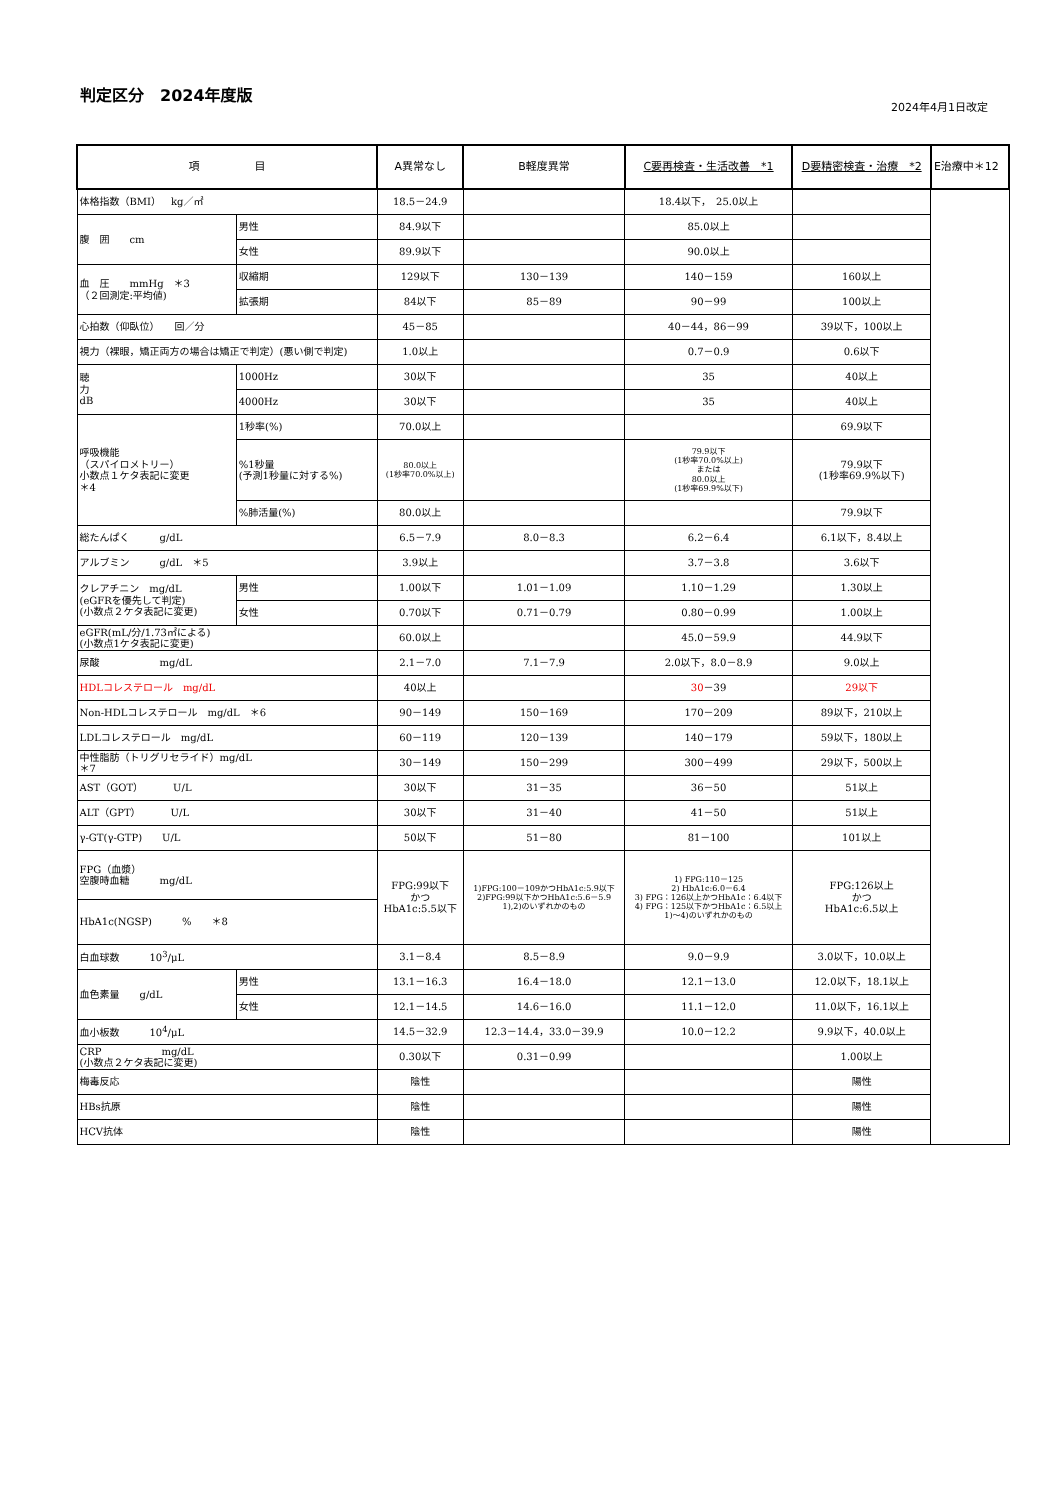判定区分　2024年度版
2024年4月1日改定
| 項 目 | | | A異常なし | B軽度異常 | C要再検査・生活改善 *1 | D要精密検査・治療 *2 | E治療中＊12 |
| --- | --- | --- | --- | --- | --- | --- | --- |
| 体格指数（BMI） kg／㎡ | | | 18.5－24.9 | | 18.4以下， 25.0以上 | | |
| 腹 囲 cm | | 男性 | 84.9以下 | | 85.0以上 | | |
| | | 女性 | 89.9以下 | | 90.0以上 | | |
| 血 圧 mmHg ＊3 （２回測定:平均値) | | 収縮期 | 129以下 | 130－139 | 140－159 | 160以上 | |
| | | 拡張期 | 84以下 | 85－89 | 90－99 | 100以上 | |
| 心拍数（仰臥位） 回／分 | | | 45－85 | | 40－44，86－99 | 39以下，100以上 | |
| 視力（裸眼，矯正両方の場合は矯正で判定）(悪い側で判定) | | | 1.0以上 | | 0.7－0.9 | 0.6以下 | |
| 聴 力 dB | 1000Hz | | 30以下 | | 35 | 40以上 | |
| | 4000Hz | | 30以下 | | 35 | 40以上 | |
| 呼吸機能 （スパイロメトリー） 小数点１ケタ表記に変更 ＊4 | | 1秒率(%) | 70.0以上 | | | 69.9以下 | |
| | | %1秒量 (予測1秒量に対する%) | 80.0以上 (1秒率70.0%以上) | | 79.9以下 (1秒率70.0%以上) または 80.0以上 (1秒率69.9%以下) | 79.9以下 (1秒率69.9%以下) | |
| | | %肺活量(%) | 80.0以上 | | | 79.9以下 | |
| 総たんぱく g/dL | | | 6.5－7.9 | 8.0－8.3 | 6.2－6.4 | 6.1以下，8.4以上 | |
| アルブミン g/dL ＊5 | | | 3.9以上 | | 3.7－3.8 | 3.6以下 | |
| クレアチニン mg/dL (eGFRを優先して判定) (小数点２ケタ表記に変更) | | 男性 | 1.00以下 | 1.01－1.09 | 1.10－1.29 | 1.30以上 | |
| | | 女性 | 0.70以下 | 0.71－0.79 | 0.80－0.99 | 1.00以上 | |
| eGFR(mL/分/1.73㎡による) (小数点1ケタ表記に変更) | | | 60.0以上 | | 45.0－59.9 | 44.9以下 | |
| 尿酸 mg/dL | | | 2.1－7.0 | 7.1－7.9 | 2.0以下，8.0－8.9 | 9.0以上 | |
| HDLコレステロール mg/dL | | | 40以上 | | 30 －39 | 29以下 | |
| Non-HDLコレステロール mg/dL ＊6 | | | 90－149 | 150－169 | 170－209 | 89以下，210以上 | |
| LDLコレステロール mg/dL | | | 60－119 | 120－139 | 140－179 | 59以下，180以上 | |
| 中性脂肪（トリグリセライド）mg/dL ＊7 | | | 30－149 | 150－299 | 300－499 | 29以下，500以上 | |
| AST（GOT） U/L | | | 30以下 | 31－35 | 36－50 | 51以上 | |
| ALT（GPT） U/L | | | 30以下 | 31－40 | 41－50 | 51以上 | |
| γ-GT(γ-GTP) U/L | | | 50以下 | 51－80 | 81－100 | 101以上 | |
| FPG（血漿） 空腹時血糖 mg/dL | | | FPG:99以下 かつ HbA1c:5.5以下 | 1)FPG:100－109かつHbA1c:5.9以下 2)FPG:99以下かつHbA1c:5.6－5.9 1),2)のいずれかのもの | 1) FPG:110－125 2) HbA1c:6.0－6.4 3) FPG：126以上かつHbA1c：6.4以下 4) FPG：125以下かつHbA1c：6.5以上 1)～4)のいずれかのもの | FPG:126以上 かつ HbA1c:6.5以上 | |
| HbA1c(NGSP) % ＊8 | | | | | | | |
| 白血球数 10<sup>3</sup>/μL | | | 3.1－8.4 | 8.5－8.9 | 9.0－9.9 | 3.0以下，10.0以上 | |
| 血色素量 g/dL | | 男性 | 13.1－16.3 | 16.4－18.0 | 12.1－13.0 | 12.0以下，18.1以上 | |
| | | 女性 | 12.1－14.5 | 14.6－16.0 | 11.1－12.0 | 11.0以下，16.1以上 | |
| 血小板数 10<sup>4</sup>/μL | | | 14.5－32.9 | 12.3－14.4，33.0－39.9 | 10.0－12.2 | 9.9以下，40.0以上 | |
| CRP mg/dL (小数点２ケタ表記に変更) | | | 0.30以下 | 0.31－0.99 | | 1.00以上 | |
| 梅毒反応 | | | 陰性 | | | 陽性 | |
| HBs抗原 | | | 陰性 | | | 陽性 | |
| HCV抗体 | | | 陰性 | | | 陽性 | |